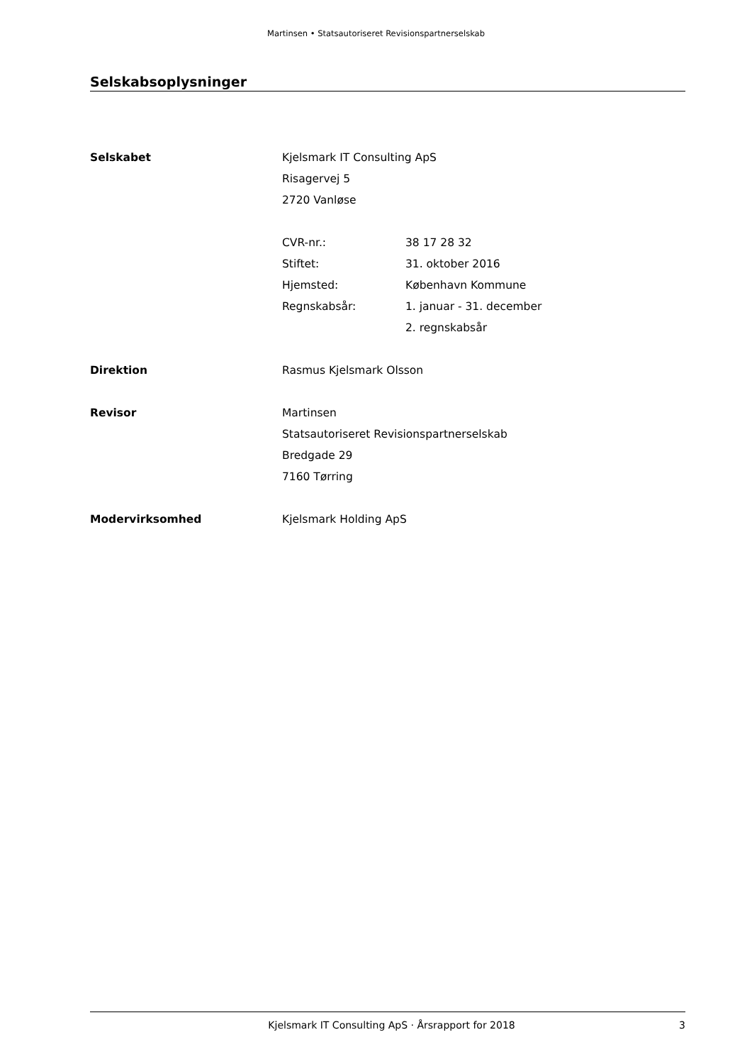Martinsen • Statsautoriseret Revisionspartnerselskab
Selskabsoplysninger
Selskabet Kjelsmark IT Consulting ApS
Risagervej 5
2720 Vanløse
CVR-nr.: 38 17 28 32
Stiftet: 31. oktober 2016
Hjemsted: København Kommune
Regnskabsår: 1. januar - 31. december
2. regnskabsår
Direktion Rasmus Kjelsmark Olsson
Revisor Martinsen
Statsautoriseret Revisionspartnerselskab
Bredgade 29
7160 Tørring
Modervirksomhed Kjelsmark Holding ApS
Kjelsmark IT Consulting ApS · Årsrapport for 2018
3